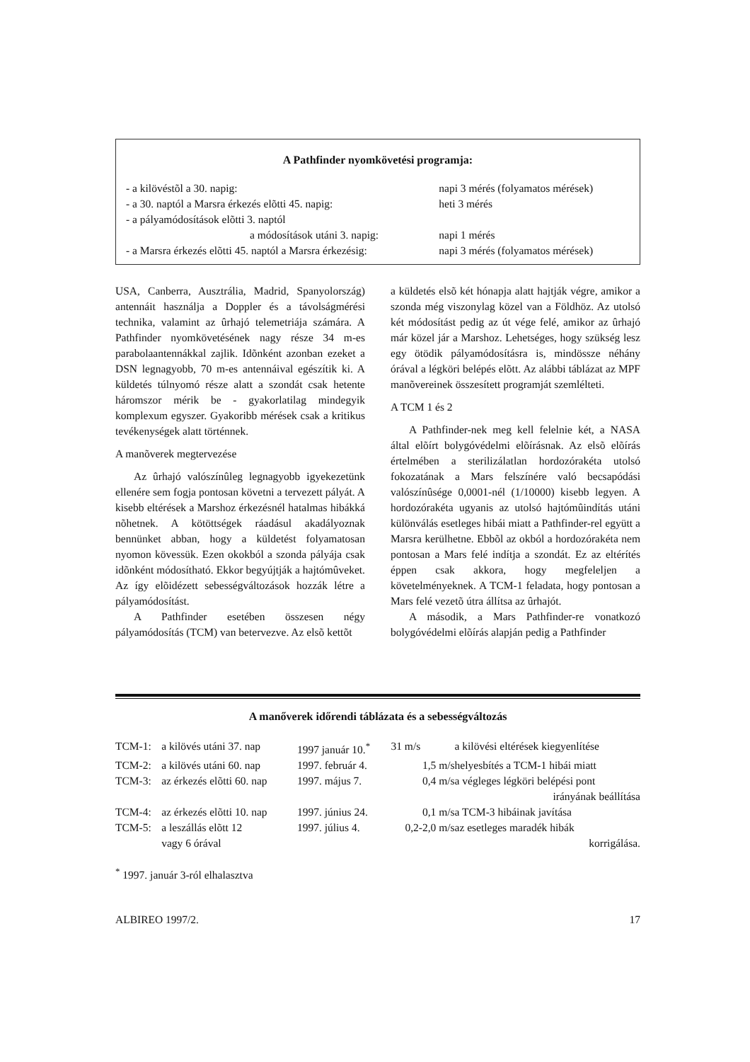A Pathfinder nyomkövetési programja:
| - a kilövéstõl a 30. napig: | napi 3 mérés (folyamatos mérések) |
| - a 30. naptól a Marsra érkezés elõtti 45. napig: | heti 3 mérés |
| - a pályamódosítások elõtti 3. naptól a módosítások utáni 3. napig: | napi 1 mérés |
| - a Marsra érkezés elõtti 45. naptól a Marsra érkezésig: | napi 3 mérés (folyamatos mérések) |
USA, Canberra, Ausztrália, Madrid, Spanyolország) antennáit használja a Doppler és a távolságmérési technika, valamint az ûrhajó telemetriája számára. A Pathfinder nyomkövetésének nagy része 34 m-es parabolaantennákkal zajlik. Idõnként azonban ezeket a DSN legnagyobb, 70 m-es antennáival egészítik ki. A küldetés túlnyomó része alatt a szondát csak hetente háromszor mérik be - gyakorlatilag mindegyik komplexum egyszer. Gyakoribb mérések csak a kritikus tevékenységek alatt történnek.
A manõverek megtervezése
Az ûrhajó valószínûleg legnagyobb igyekezetünk ellenére sem fogja pontosan követni a tervezett pályát. A kisebb eltérések a Marshoz érkezésnél hatalmas hibákká nõhetnek. A kötöttségek ráadásul akadályoznak bennünket abban, hogy a küldetést folyamatosan nyomon kövessük. Ezen okokból a szonda pályája csak idõnként módosítható. Ekkor begyújtják a hajtómûveket. Az így elõidézett sebességváltozások hozzák létre a pályamódosítást.
A Pathfinder esetében összesen négy pályamódosítás (TCM) van betervezve. Az elsõ kettõt
a küldetés elsõ két hónapja alatt hajtják végre, amikor a szonda még viszonylag közel van a Földhöz. Az utolsó két módosítást pedig az út vége felé, amikor az ûrhajó már közel jár a Marshoz. Lehetséges, hogy szükség lesz egy ötödik pályamódosításra is, mindössze néhány órával a légköri belépés elõtt. Az alábbi táblázat az MPF manõvereinek összesített programját szemlélteti.
A TCM 1 és 2
A Pathfinder-nek meg kell felelnie két, a NASA által elõírt bolygóvédelmi elõírásnak. Az elsõ elõírás értelmében a sterilizálatlan hordozórakéta utolsó fokozatának a Mars felszínére való becsapódási valószínûsége 0,0001-nél (1/10000) kisebb legyen. A hordozórakéta ugyanis az utolsó hajtómûindítás utáni különválás esetleges hibái miatt a Pathfinder-rel együtt a Marsra kerülhetne. Ebbõl az okból a hordozórakéta nem pontosan a Mars felé indítja a szondát. Ez az eltérítés éppen csak akkora, hogy megfeleljen a követelményeknek. A TCM-1 feladata, hogy pontosan a Mars felé vezetõ útra állítsa az ûrhajót.
A második, a Mars Pathfinder-re vonatkozó bolygóvédelmi elõírás alapján pedig a Pathfinder
A manőverek időrendi táblázata és a sebességváltozás
| TCM-1: | a kilövés utáni 37. nap | 1997 január 10.<sup>*</sup> | 31 m/s | a kilövési eltérések kiegyenlítése |
| TCM-2: | a kilövés utáni 60. nap | 1997. február 4. | 1,5 m/s | helyesbítés a TCM-1 hibái miatt |
| TCM-3: | az érkezés elõtti 60. nap | 1997. május 7. | 0,4 m/s | a végleges légköri belépési pont irányának beállítása |
| TCM-4: | az érkezés elõtti 10. nap | 1997. június 24. | 0,1 m/s | a TCM-3 hibáinak javítása |
| TCM-5: | a leszállás elõtt 12 vagy 6 órával | 1997. július 4. | 0,2-2,0 m/s | az esetleges maradék hibák korrigálása. |
<sup>*</sup> 1997. január 3-ról elhalasztva
ALBIREO 1997/2. 17